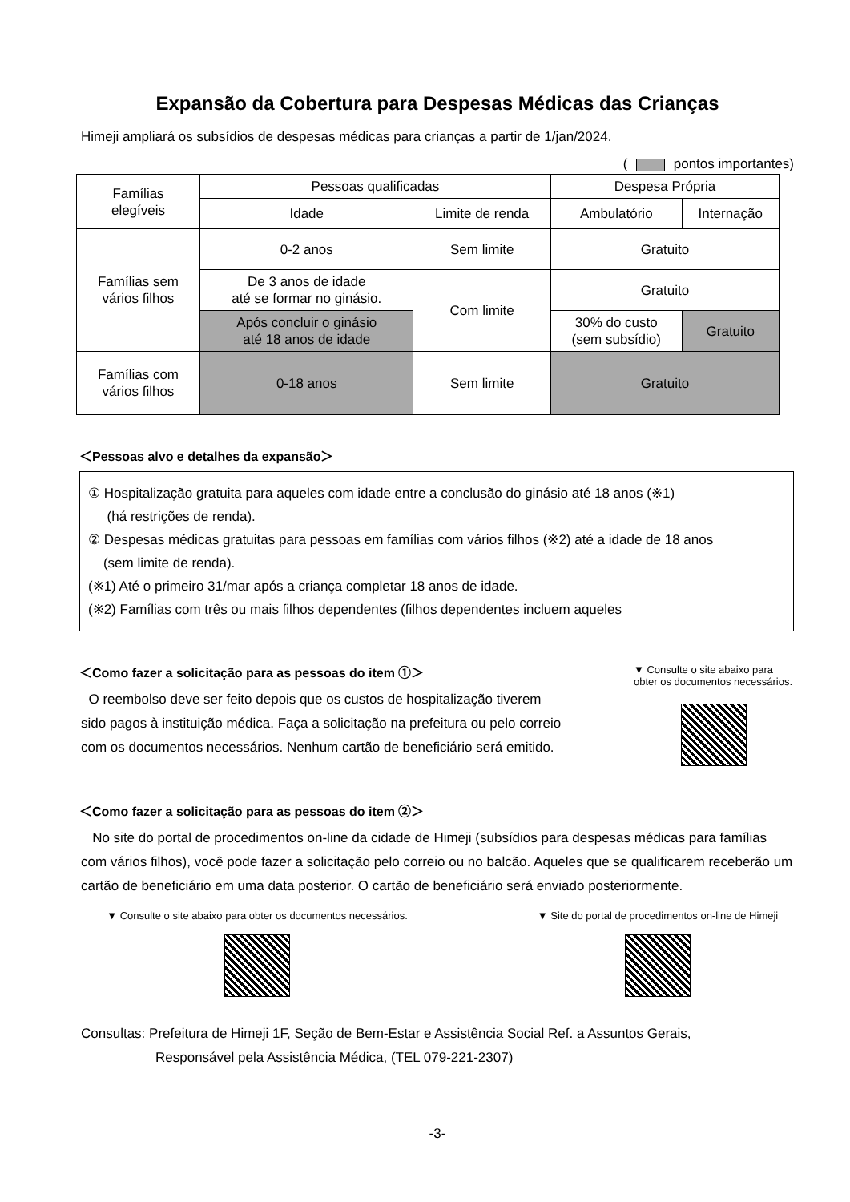Expansão da Cobertura para Despesas Médicas das Crianças
Himeji ampliará os subsídios de despesas médicas para crianças a partir de 1/jan/2024.
( pontos importantes)
| Famílias elegíveis | Pessoas qualificadas | | Despesa Própria | |
| --- | --- | --- | --- | --- |
| | Idade | Limite de renda | Ambulatório | Internação |
| Famílias sem vários filhos | 0-2 anos | Sem limite | Gratuito | |
| | De 3 anos de idade até se formar no ginásio. | Com limite | Gratuito | |
| | Após concluir o ginásio até 18 anos de idade | | 30% do custo (sem subsídio) | Gratuito |
| Famílias com vários filhos | 0-18 anos | Sem limite | Gratuito | |
＜Pessoas alvo e detalhes da expansão＞
① Hospitalização gratuita para aqueles com idade entre a conclusão do ginásio até 18 anos (※1)
(há restrições de renda).
② Despesas médicas gratuitas para pessoas em famílias com vários filhos (※2) até a idade de 18 anos
(sem limite de renda).
(※1) Até o primeiro 31/mar após a criança completar 18 anos de idade.
(※2) Famílias com três ou mais filhos dependentes (filhos dependentes incluem aqueles
＜Como fazer a solicitação para as pessoas do item ①＞
O reembolso deve ser feito depois que os custos de hospitalização tiverem sido pagos à instituição médica. Faça a solicitação na prefeitura ou pelo correio com os documentos necessários. Nenhum cartão de beneficiário será emitido.
▼ Consulte o site abaixo para obter os documentos necessários.
＜Como fazer a solicitação para as pessoas do item ②＞
No site do portal de procedimentos on-line da cidade de Himeji (subsídios para despesas médicas para famílias com vários filhos), você pode fazer a solicitação pelo correio ou no balcão. Aqueles que se qualificarem receberão um cartão de beneficiário em uma data posterior. O cartão de beneficiário será enviado posteriormente.
▼ Consulte o site abaixo para obter os documentos necessários.
▼ Site do portal de procedimentos on-line de Himeji
Consultas: Prefeitura de Himeji 1F, Seção de Bem-Estar e Assistência Social Ref. a Assuntos Gerais,
Responsável pela Assistência Médica, (TEL 079-221-2307)
-3-